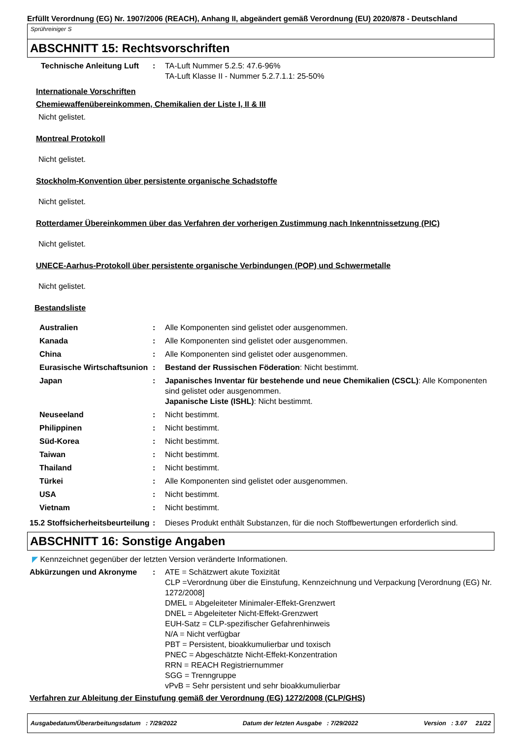Erfüllt Verordnung (EG) Nr. 1907/2006 (REACH), Anhang II, abgeändert gemäß Verordnung (EU) 2020/878 - Deutschland
Sprühreiniger S
ABSCHNITT 15: Rechtsvorschriften
Technische Anleitung Luft
: TA-Luft Nummer 5.2.5: 47.6-96%
TA-Luft Klasse II - Nummer 5.2.7.1.1: 25-50%
Internationale Vorschriften
Chemiewaffenübereinkommen, Chemikalien der Liste I, II & III
Nicht gelistet.
Montreal Protokoll
Nicht gelistet.
Stockholm-Konvention über persistente organische Schadstoffe
Nicht gelistet.
Rotterdamer Übereinkommen über das Verfahren der vorherigen Zustimmung nach Inkenntnissetzung (PIC)
Nicht gelistet.
UNECE-Aarhus-Protokoll über persistente organische Verbindungen (POP) und Schwermetalle
Nicht gelistet.
Bestandsliste
Australien : Alle Komponenten sind gelistet oder ausgenommen.
Kanada : Alle Komponenten sind gelistet oder ausgenommen.
China : Alle Komponenten sind gelistet oder ausgenommen.
Eurasische Wirtschaftsunion
: Bestand der Russischen Föderation: Nicht bestimmt.
Japan : Japanisches Inventar für bestehende und neue Chemikalien (CSCL): Alle Komponenten sind gelistet oder ausgenommen.
Japanische Liste (ISHL): Nicht bestimmt.
Neuseeland : Nicht bestimmt.
Philippinen : Nicht bestimmt.
Süd-Korea : Nicht bestimmt.
Taiwan : Nicht bestimmt.
Thailand : Nicht bestimmt.
Türkei : Alle Komponenten sind gelistet oder ausgenommen.
USA : Nicht bestimmt.
Vietnam : Nicht bestimmt.
15.2 Stoffsicherheitsbeurteilung
: Dieses Produkt enthält Substanzen, für die noch Stoffbewertungen erforderlich sind.
ABSCHNITT 16: Sonstige Angaben
◤ Kennzeichnet gegenüber der letzten Version veränderte Informationen.
Abkürzungen und Akronyme : ATE = Schätzwert akute Toxizität
CLP =Verordnung über die Einstufung, Kennzeichnung und Verpackung [Verordnung (EG) Nr. 1272/2008]
DMEL = Abgeleiteter Minimaler-Effekt-Grenzwert
DNEL = Abgeleiteter Nicht-Effekt-Grenzwert
EUH-Satz = CLP-spezifischer Gefahrenhinweis
N/A = Nicht verfügbar
PBT = Persistent, bioakkumulierbar und toxisch
PNEC = Abgeschätzte Nicht-Effekt-Konzentration
RRN = REACH Registriernummer
SGG = Trenngruppe
vPvB = Sehr persistent und sehr bioakkumulierbar
Verfahren zur Ableitung der Einstufung gemäß der Verordnung (EG) 1272/2008 (CLP/GHS)
Ausgabedatum/Überarbeitungsdatum : 7/29/2022 Datum der letzten Ausgabe : 7/29/2022 Version : 3.07 21/22